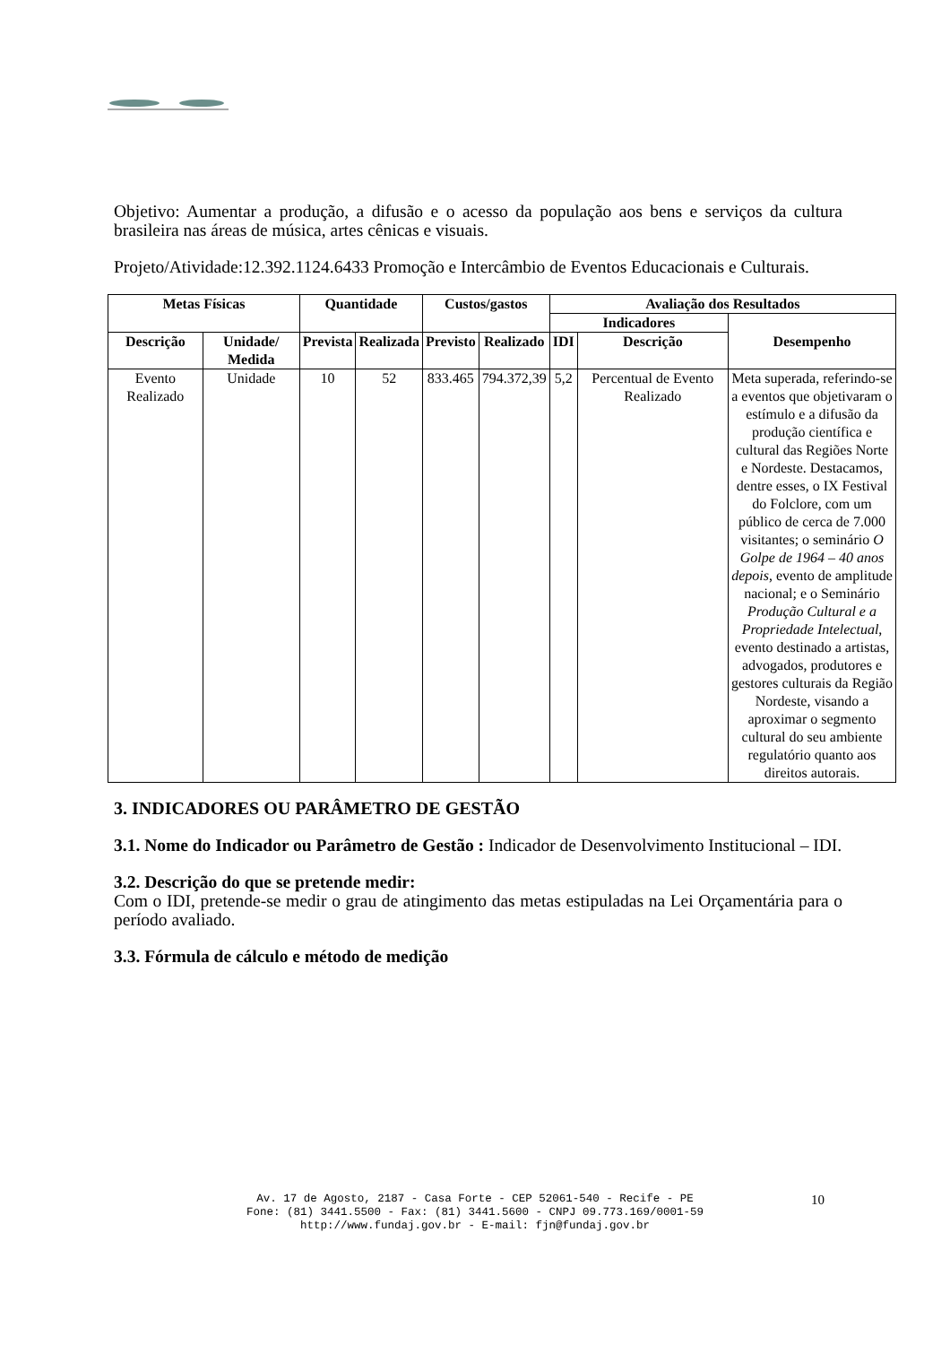Objetivo: Aumentar a produção, a difusão e o acesso da população aos bens e serviços da cultura brasileira nas áreas de música, artes cênicas e visuais.
Projeto/Atividade:12.392.1124.6433 Promoção e Intercâmbio de Eventos Educacionais e Culturais.
| Metas Físicas | | Quantidade | | Custos/gastos | | Avaliação dos Resultados | | |
| --- | --- | --- | --- | --- | --- | --- | --- | --- |
| | | | | | | Indicadores | | Desempenho |
| Descrição | Unidade/ Medida | Prevista | Realizada | Previsto | Realizado | IDI | Descrição | |
| Evento Realizado | Unidade | 10 | 52 | 833.465 | 794.372,39 | 5,2 | Percentual de Evento Realizado | Meta superada, referindo-se a eventos que objetivaram o estímulo e a difusão da produção científica e cultural das Regiões Norte e Nordeste. Destacamos, dentre esses, o IX Festival do Folclore, com um público de cerca de 7.000 visitantes; o seminário O Golpe de 1964 – 40 anos depois , evento de amplitude nacional; e o Seminário Produção Cultural e a Propriedade Intelectual , evento destinado a artistas, advogados, produtores e gestores culturais da Região Nordeste, visando a aproximar o segmento cultural do seu ambiente regulatório quanto aos direitos autorais. |
3. INDICADORES OU PARÂMETRO DE GESTÃO
3.1. Nome do Indicador ou Parâmetro de Gestão : Indicador de Desenvolvimento Institucional – IDI.
3.2. Descrição do que se pretende medir:
Com o IDI, pretende-se medir o grau de atingimento das metas estipuladas na Lei Orçamentária para o período avaliado.
3.3. Fórmula de cálculo e método de medição
Av. 17 de Agosto, 2187 - Casa Forte - CEP 52061-540 - Recife - PE
Fone: (81) 3441.5500 - Fax: (81) 3441.5600 - CNPJ 09.773.169/0001-59
http://www.fundaj.gov.br - E-mail: fjn@fundaj.gov.br
10